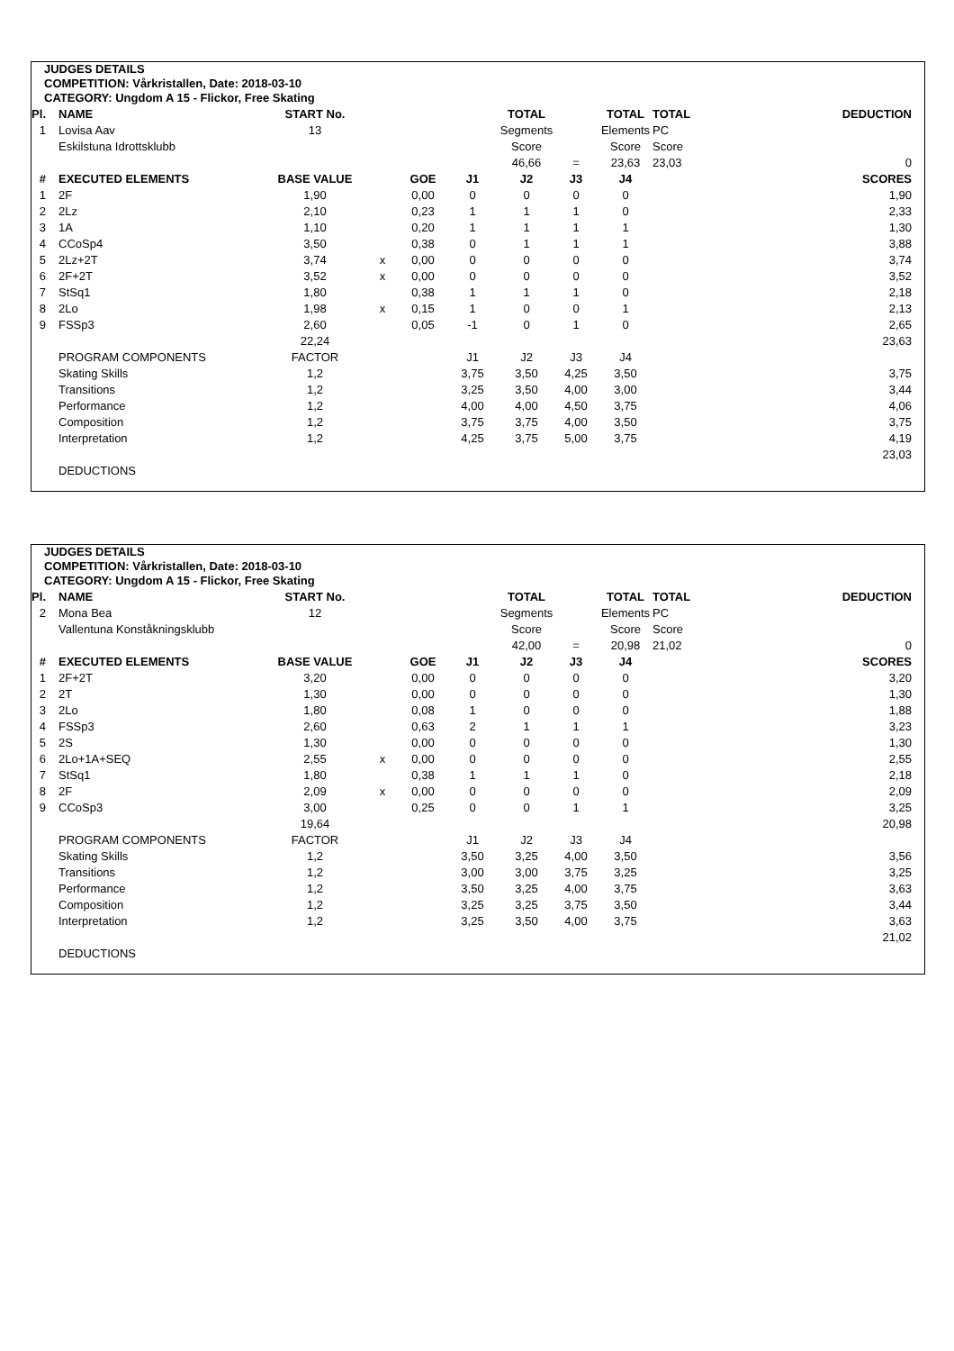JUDGES DETAILS
COMPETITION: Vårkristallen, Date: 2018-03-10
CATEGORY: Ungdom A 15 - Flickor, Free Skating
| Pl. | NAME | START No. | | | | TOTAL | | TOTAL | TOTAL | DEDUCTION |
| --- | --- | --- | --- | --- | --- | --- | --- | --- | --- | --- |
| 1 | Lovisa Aav | 13 | | | | Segments | | Elements | PC | |
| | Eskilstuna Idrottsklubb | | | | | Score | | Score | Score | |
| | | | | | | 46,66 | = | 23,63 | 23,03 | 0 |
| # | EXECUTED ELEMENTS | BASE VALUE | | GOE | J1 | J2 | J3 | J4 | | SCORES |
| 1 | 2F | 1,90 | | 0,00 | 0 | 0 | 0 | 0 | | 1,90 |
| 2 | 2Lz | 2,10 | | 0,23 | 1 | 1 | 1 | 0 | | 2,33 |
| 3 | 1A | 1,10 | | 0,20 | 1 | 1 | 1 | 1 | | 1,30 |
| 4 | CCoSp4 | 3,50 | | 0,38 | 0 | 1 | 1 | 1 | | 3,88 |
| 5 | 2Lz+2T | 3,74 | x | 0,00 | 0 | 0 | 0 | 0 | | 3,74 |
| 6 | 2F+2T | 3,52 | x | 0,00 | 0 | 0 | 0 | 0 | | 3,52 |
| 7 | StSq1 | 1,80 | | 0,38 | 1 | 1 | 1 | 0 | | 2,18 |
| 8 | 2Lo | 1,98 | x | 0,15 | 1 | 0 | 0 | 1 | | 2,13 |
| 9 | FSSp3 | 2,60 | | 0,05 | -1 | 0 | 1 | 0 | | 2,65 |
| | | 22,24 | | | | | | | | 23,63 |
| | PROGRAM COMPONENTS | FACTOR | | | J1 | J2 | J3 | J4 | | |
| | Skating Skills | 1,2 | | | 3,75 | 3,50 | 4,25 | 3,50 | | 3,75 |
| | Transitions | 1,2 | | | 3,25 | 3,50 | 4,00 | 3,00 | | 3,44 |
| | Performance | 1,2 | | | 4,00 | 4,00 | 4,50 | 3,75 | | 4,06 |
| | Composition | 1,2 | | | 3,75 | 3,75 | 4,00 | 3,50 | | 3,75 |
| | Interpretation | 1,2 | | | 4,25 | 3,75 | 5,00 | 3,75 | | 4,19 |
| | | | | | | | | | | 23,03 |
| | DEDUCTIONS | | | | | | | | | |
JUDGES DETAILS
COMPETITION: Vårkristallen, Date: 2018-03-10
CATEGORY: Ungdom A 15 - Flickor, Free Skating
| Pl. | NAME | START No. | | | | TOTAL | | TOTAL | TOTAL | DEDUCTION |
| --- | --- | --- | --- | --- | --- | --- | --- | --- | --- | --- |
| 2 | Mona Bea | 12 | | | | Segments | | Elements | PC | |
| | Vallentuna Konståkningsklubb | | | | | Score | | Score | Score | |
| | | | | | | 42,00 | = | 20,98 | 21,02 | 0 |
| # | EXECUTED ELEMENTS | BASE VALUE | | GOE | J1 | J2 | J3 | J4 | | SCORES |
| 1 | 2F+2T | 3,20 | | 0,00 | 0 | 0 | 0 | 0 | | 3,20 |
| 2 | 2T | 1,30 | | 0,00 | 0 | 0 | 0 | 0 | | 1,30 |
| 3 | 2Lo | 1,80 | | 0,08 | 1 | 0 | 0 | 0 | | 1,88 |
| 4 | FSSp3 | 2,60 | | 0,63 | 2 | 1 | 1 | 1 | | 3,23 |
| 5 | 2S | 1,30 | | 0,00 | 0 | 0 | 0 | 0 | | 1,30 |
| 6 | 2Lo+1A+SEQ | 2,55 | x | 0,00 | 0 | 0 | 0 | 0 | | 2,55 |
| 7 | StSq1 | 1,80 | | 0,38 | 1 | 1 | 1 | 0 | | 2,18 |
| 8 | 2F | 2,09 | x | 0,00 | 0 | 0 | 0 | 0 | | 2,09 |
| 9 | CCoSp3 | 3,00 | | 0,25 | 0 | 0 | 1 | 1 | | 3,25 |
| | | 19,64 | | | | | | | | 20,98 |
| | PROGRAM COMPONENTS | FACTOR | | | J1 | J2 | J3 | J4 | | |
| | Skating Skills | 1,2 | | | 3,50 | 3,25 | 4,00 | 3,50 | | 3,56 |
| | Transitions | 1,2 | | | 3,00 | 3,00 | 3,75 | 3,25 | | 3,25 |
| | Performance | 1,2 | | | 3,50 | 3,25 | 4,00 | 3,75 | | 3,63 |
| | Composition | 1,2 | | | 3,25 | 3,25 | 3,75 | 3,50 | | 3,44 |
| | Interpretation | 1,2 | | | 3,25 | 3,50 | 4,00 | 3,75 | | 3,63 |
| | | | | | | | | | | 21,02 |
| | DEDUCTIONS | | | | | | | | | |